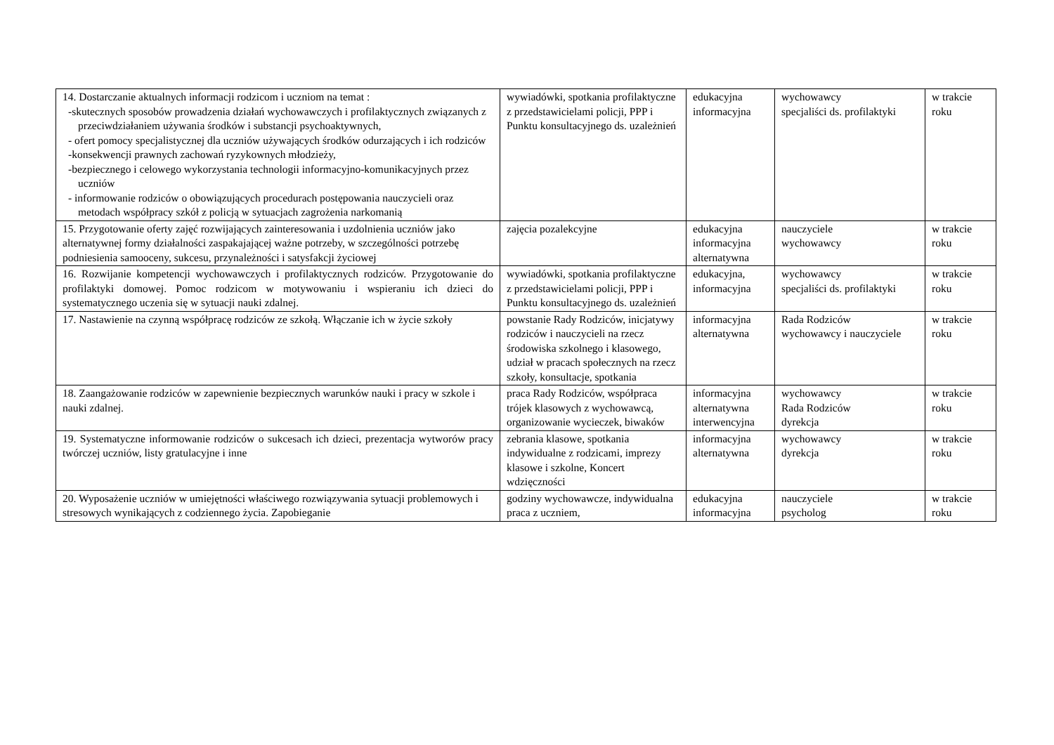| 14. Dostarczanie aktualnych informacji rodzicom i uczniom na temat : -skutecznych sposobów prowadzenia działań wychowawczych i profilaktycznych związanych z przeciwdziałaniem używania środków i substancji psychoaktywnych, - ofert pomocy specjalistycznej dla uczniów używających środków odurzających i ich rodziców -konsekwencji prawnych zachowań ryzykownych młodzieży, -bezpiecznego i celowego wykorzystania technologii informacyjno-komunikacyjnych przez uczniów - informowanie rodziców o obowiązujących procedurach postępowania nauczycieli oraz metodach współpracy szkół z policją w sytuacjach zagrożenia narkomanią | wywiadówki, spotkania profilaktyczne z przedstawicielami policji, PPP i Punktu konsultacyjnego ds. uzależnień | edukacyjna informacyjna | wychowawcy specjaliści ds. profilaktyki | w trakcie roku |
| 15. Przygotowanie oferty zajęć rozwijających zainteresowania i uzdolnienia uczniów jako alternatywnej formy działalności zaspakajającej ważne potrzeby, w szczególności potrzebę podniesienia samooceny, sukcesu, przynależności i satysfakcji życiowej | zajęcia pozalekcyjne | edukacyjna informacyjna alternatywna | nauczyciele wychowawcy | w trakcie roku |
| 16. Rozwijanie kompetencji wychowawczych i profilaktycznych rodziców. Przygotowanie do profilaktyki domowej. Pomoc rodzicom w motywowaniu i wspieraniu ich dzieci do systematycznego uczenia się w sytuacji nauki zdalnej. | wywiadówki, spotkania profilaktyczne z przedstawicielami policji, PPP i Punktu konsultacyjnego ds. uzależnień | edukacyjna, informacyjna | wychowawcy specjaliści ds. profilaktyki | w trakcie roku |
| 17. Nastawienie na czynną współpracę rodziców ze szkołą. Włączanie ich w życie szkoły | powstanie Rady Rodziców, inicjatywy rodziców i nauczycieli na rzecz środowiska szkolnego i klasowego, udział w pracach społecznych na rzecz szkoły, konsultacje, spotkania | informacyjna alternatywna | Rada Rodziców wychowawcy i nauczyciele | w trakcie roku |
| 18. Zaangażowanie rodziców w zapewnienie bezpiecznych warunków nauki i pracy w szkole i nauki zdalnej. | praca Rady Rodziców, współpraca trójek klasowych z wychowawcą, organizowanie wycieczek, biwaków | informacyjna alternatywna interwencyjna | wychowawcy Rada Rodziców dyrekcja | w trakcie roku |
| 19. Systematyczne informowanie rodziców o sukcesach ich dzieci, prezentacja wytworów pracy twórczej uczniów, listy gratulacyjne i inne | zebrania klasowe, spotkania indywidualne z rodzicami, imprezy klasowe i szkolne, Koncert wdzięczności | informacyjna alternatywna | wychowawcy dyrekcja | w trakcie roku |
| 20. Wyposażenie uczniów w umiejętności właściwego rozwiązywania sytuacji problemowych i stresowych wynikających z codziennego życia. Zapobieganie | godziny wychowawcze, indywidualna praca z uczniem, | edukacyjna informacyjna | nauczyciele psycholog | w trakcie roku |